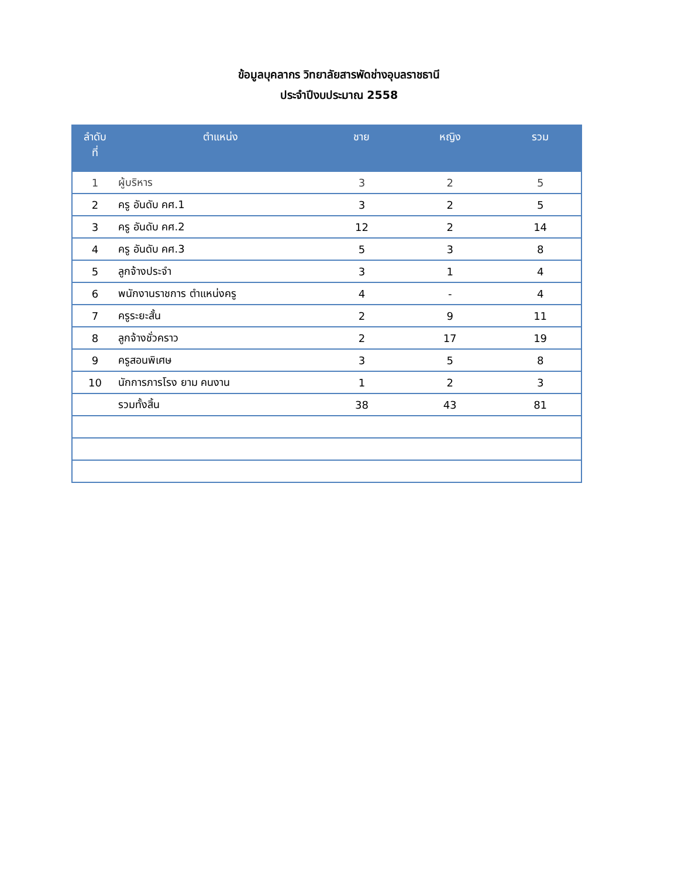ข้อมูลบุคลากร วิทยาลัยสารพัดช่างอุบลราชธานี
ประจำปีงบประมาณ 2558
| ลำดับ ที่ | ตำแหน่ง | ชาย | หญิง | รวม |
| --- | --- | --- | --- | --- |
| 1 | ผู้บริหาร | 3 | 2 | 5 |
| 2 | ครู อันดับ คศ.1 | 3 | 2 | 5 |
| 3 | ครู อันดับ คศ.2 | 12 | 2 | 14 |
| 4 | ครู อันดับ คศ.3 | 5 | 3 | 8 |
| 5 | ลูกจ้างประจำ | 3 | 1 | 4 |
| 6 | พนักงานราชการ ตำแหน่งครู | 4 | - | 4 |
| 7 | ครูระยะสั้น | 2 | 9 | 11 |
| 8 | ลูกจ้างชั่วคราว | 2 | 17 | 19 |
| 9 | ครูสอนพิเศษ | 3 | 5 | 8 |
| 10 | นักการภารโรง ยาม คนงาน | 1 | 2 | 3 |
| | รวมทั้งสิ้น | 38 | 43 | 81 |